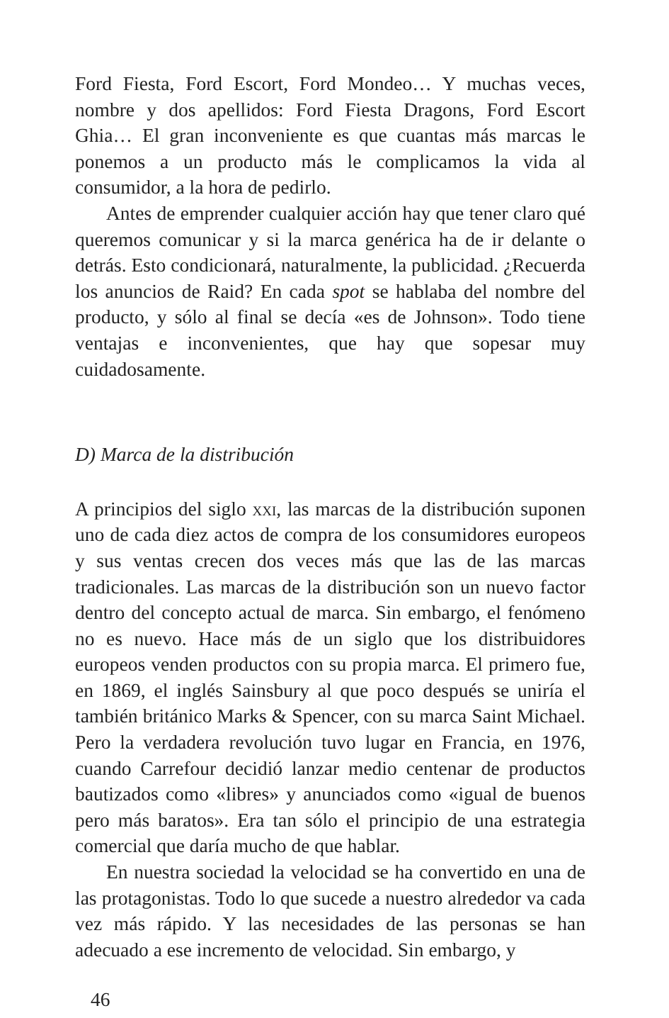Ford Fiesta, Ford Escort, Ford Mondeo… Y muchas veces, nombre y dos apellidos: Ford Fiesta Dragons, Ford Escort Ghia… El gran inconveniente es que cuantas más marcas le ponemos a un producto más le complicamos la vida al consumidor, a la hora de pedirlo.
Antes de emprender cualquier acción hay que tener claro qué queremos comunicar y si la marca genérica ha de ir delante o detrás. Esto condicionará, naturalmente, la publicidad. ¿Recuerda los anuncios de Raid? En cada spot se hablaba del nombre del producto, y sólo al final se decía «es de Johnson». Todo tiene ventajas e inconvenientes, que hay que sopesar muy cuidadosamente.
D) Marca de la distribución
A principios del siglo xxi, las marcas de la distribución suponen uno de cada diez actos de compra de los consumidores europeos y sus ventas crecen dos veces más que las de las marcas tradicionales. Las marcas de la distribución son un nuevo factor dentro del concepto actual de marca. Sin embargo, el fenómeno no es nuevo. Hace más de un siglo que los distribuidores europeos venden productos con su propia marca. El primero fue, en 1869, el inglés Sainsbury al que poco después se uniría el también británico Marks & Spencer, con su marca Saint Michael. Pero la verdadera revolución tuvo lugar en Francia, en 1976, cuando Carrefour decidió lanzar medio centenar de productos bautizados como «libres» y anunciados como «igual de buenos pero más baratos». Era tan sólo el principio de una estrategia comercial que daría mucho de que hablar.
En nuestra sociedad la velocidad se ha convertido en una de las protagonistas. Todo lo que sucede a nuestro alrededor va cada vez más rápido. Y las necesidades de las personas se han adecuado a ese incremento de velocidad. Sin embargo, y
46